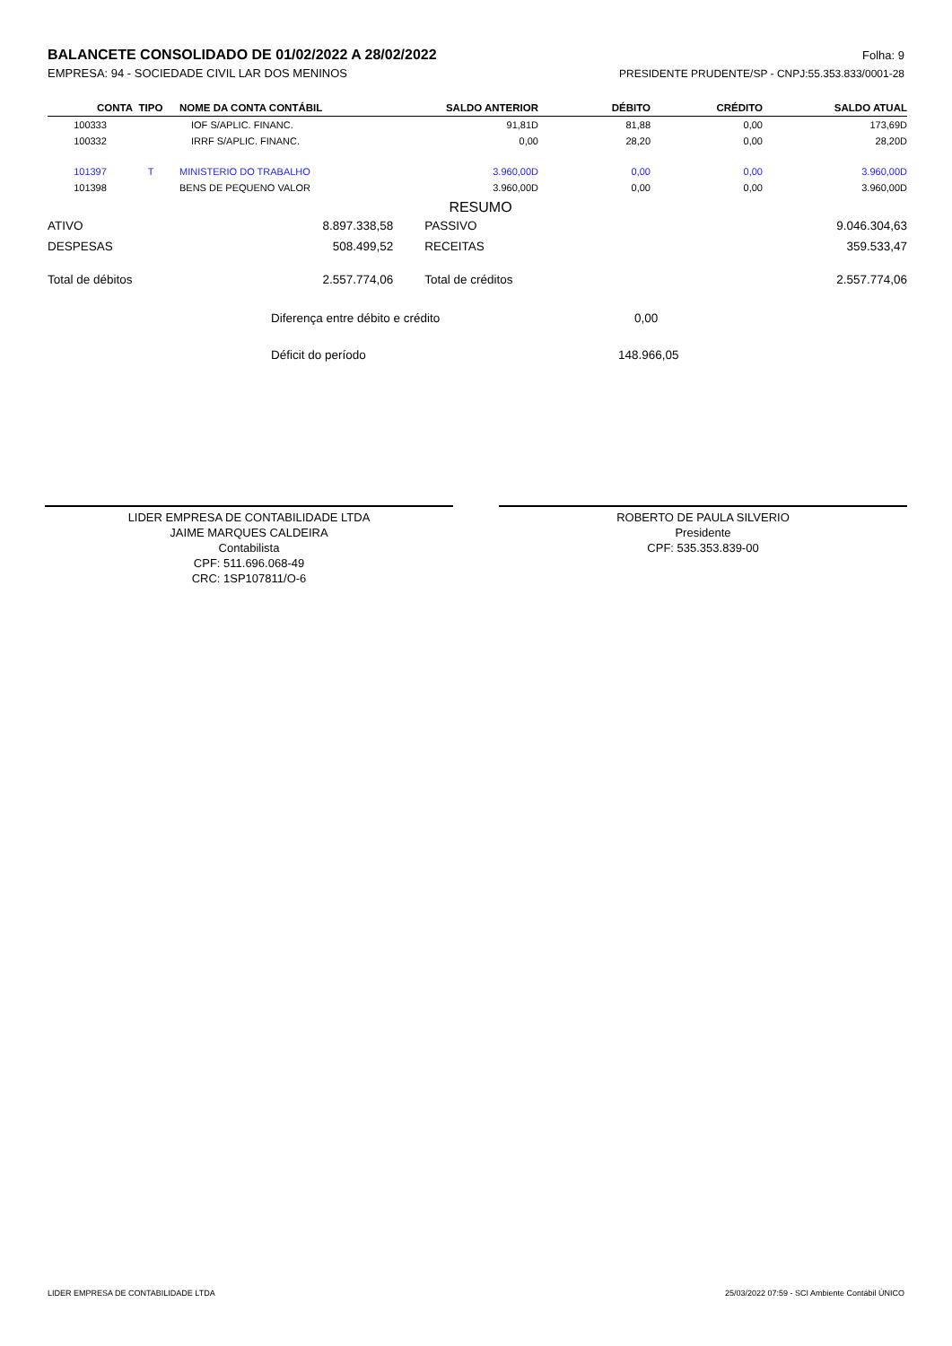BALANCETE CONSOLIDADO DE 01/02/2022 A 28/02/2022
Folha: 9
EMPRESA: 94 - SOCIEDADE CIVIL LAR DOS MENINOS PRESIDENTE PRUDENTE/SP - CNPJ:55.353.833/0001-28
| CONTA | TIPO | NOME DA CONTA CONTÁBIL | SALDO ANTERIOR | DÉBITO | CRÉDITO | SALDO ATUAL |
| --- | --- | --- | --- | --- | --- | --- |
| 100333 | | IOF S/APLIC. FINANC. | 91,81D | 81,88 | 0,00 | 173,69D |
| 100332 | | IRRF S/APLIC. FINANC. | 0,00 | 28,20 | 0,00 | 28,20D |
| 101397 | T | MINISTERIO DO TRABALHO | 3.960,00D | 0,00 | 0,00 | 3.960,00D |
| 101398 | | BENS DE PEQUENO VALOR | 3.960,00D | 0,00 | 0,00 | 3.960,00D |
RESUMO
| ATIVO | 8.897.338,58 | PASSIVO | 9.046.304,63 |
| DESPESAS | 508.499,52 | RECEITAS | 359.533,47 |
| Total de débitos | 2.557.774,06 | Total de créditos | 2.557.774,06 |
Diferença entre débito e crédito 0,00
Déficit do período 148.966,05
LIDER EMPRESA DE CONTABILIDADE LTDA
JAIME MARQUES CALDEIRA
Contabilista
CPF: 511.696.068-49
CRC: 1SP107811/O-6
ROBERTO DE PAULA SILVERIO
Presidente
CPF: 535.353.839-00
LIDER EMPRESA DE CONTABILIDADE LTDA 25/03/2022 07:59 - SCI Ambiente Contábil ÚNICO